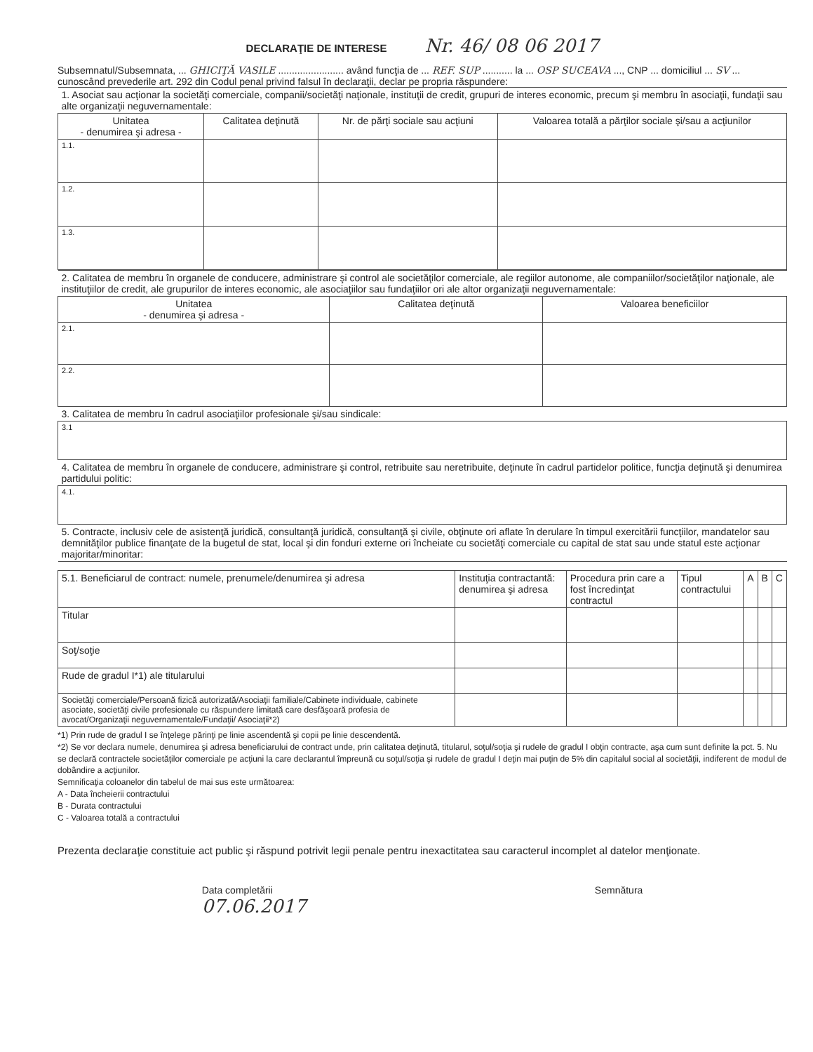DECLARAŢIE DE INTERESE Nr. 46/ 08 06 2017
Subsemnatul/Subsemnata, ... GHICIŢĂ VASILE ........................ având funcţia de ... REF. SUP ........... la ... OSP SUCEAVA ..., CNP ... domiciliul ... SV ... cunoscând prevederile art. 292 din Codul penal privind falsul în declaraţii, declar pe propria răspundere:
| 1. Asociat sau acţionar la societăţi comerciale, companii/societăţi naţionale, instituţii de credit, grupuri de interes economic, precum şi membru în asociaţii, fundaţii sau alte organizaţii neguvernamentale: | | | |
| Unitatea - denumirea şi adresa - | Calitatea deţinută | Nr. de părţi sociale sau acţiuni | Valoarea totală a părţilor sociale şi/sau a acţiunilor |
| 1.1. | | | |
| 1.2. | | | |
| 1.3. | | | |
| 2. Calitatea de membru în organele de conducere, administrare şi control ale societăţilor comerciale, ale regiilor autonome, ale companiilor/societăţilor naţionale, ale instituţiilor de credit, ale grupurilor de interes economic, ale asociaţiilor sau fundaţiilor ori ale altor organizaţii neguvernamentale: | | |
| Unitatea - denumirea şi adresa - | Calitatea deţinută | Valoarea beneficiilor |
| 2.1. | | |
| 2.2. | | |
| 3. Calitatea de membru în cadrul asociaţiilor profesionale şi/sau sindicale: | | |
| 3.1 | | |
| 4. Calitatea de membru în organele de conducere, administrare şi control, retribuite sau neretribuite, deţinute în cadrul partidelor politice, funcţia deţinută şi denumirea partidului politic: | | |
| 4.1. | | |
| 5. Contracte, inclusiv cele de asistenţă juridică, consultanţă juridică, consultanţă şi civile, obţinute ori aflate în derulare în timpul exercitării funcţiilor, mandatelor sau demnităţilor publice finanţate de la bugetul de stat, local şi din fonduri externe ori încheiate cu societăţi comerciale cu capital de stat sau unde statul este acţionar majoritar/minoritar: | | |
| 5.1. Beneficiarul de contract: numele, prenumele/denumirea şi adresa | Instituţia contractantă: denumirea şi adresa | Procedura prin care a fost încredinţat contractul | Tipul contractului | A | B | C |
| --- | --- | --- | --- | --- | --- | --- |
| Titular | | | | | | |
| Soţ/soţie | | | | | | |
| Rude de gradul I*1) ale titularului | | | | | | |
| Societăţi comerciale/Persoană fizică autorizată/Asociaţii familiale/Cabinete individuale, cabinete asociate, societăţi civile profesionale cu răspundere limitată care desfăşoară profesia de avocat/Organizaţii neguvernamentale/Fundaţii/ Asociaţii*2) | | | | | | |
*1) Prin rude de gradul I se înţelege părinţi pe linie ascendentă şi copii pe linie descendentă.
*2) Se vor declara numele, denumirea şi adresa beneficiarului de contract unde, prin calitatea deţinută, titularul, soţul/soţia şi rudele de gradul I obţin contracte, aşa cum sunt definite la pct. 5. Nu se declară contractele societăţilor comerciale pe acţiuni la care declarantul împreună cu soţul/soţia şi rudele de gradul I deţin mai puţin de 5% din capitalul social al societăţii, indiferent de modul de dobândire a acţiunilor.
Semnificaţia coloanelor din tabelul de mai sus este următoarea:
A - Data încheierii contractului
B - Durata contractului
C - Valoarea totală a contractului
Prezenta declaraţie constituie act public şi răspund potrivit legii penale pentru inexactitatea sau caracterul incomplet al datelor menţionate.
Data completării
07.06.2017
Semnătura